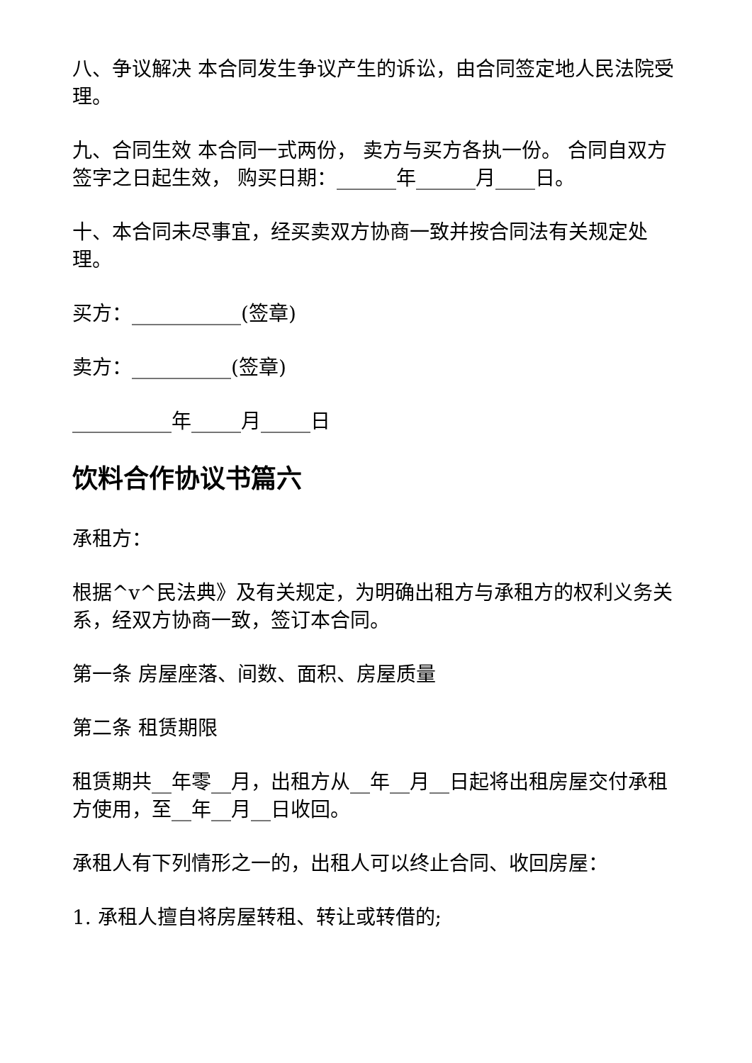八、争议解决 本合同发生争议产生的诉讼，由合同签定地人民法院受理。
九、合同生效 本合同一式两份， 卖方与买方各执一份。 合同自双方签字之日起生效， 购买日期：______年______月____日。
十、本合同未尽事宜，经买卖双方协商一致并按合同法有关规定处理。
买方：___________(签章)
卖方：__________(签章)
__________年_____月_____日
饮料合作协议书篇六
承租方：
根据^v^民法典》及有关规定，为明确出租方与承租方的权利义务关系，经双方协商一致，签订本合同。
第一条 房屋座落、间数、面积、房屋质量
第二条 租赁期限
租赁期共__年零__月，出租方从__年__月__日起将出租房屋交付承租方使用，至__年__月__日收回。
承租人有下列情形之一的，出租人可以终止合同、收回房屋：
1. 承租人擅自将房屋转租、转让或转借的;